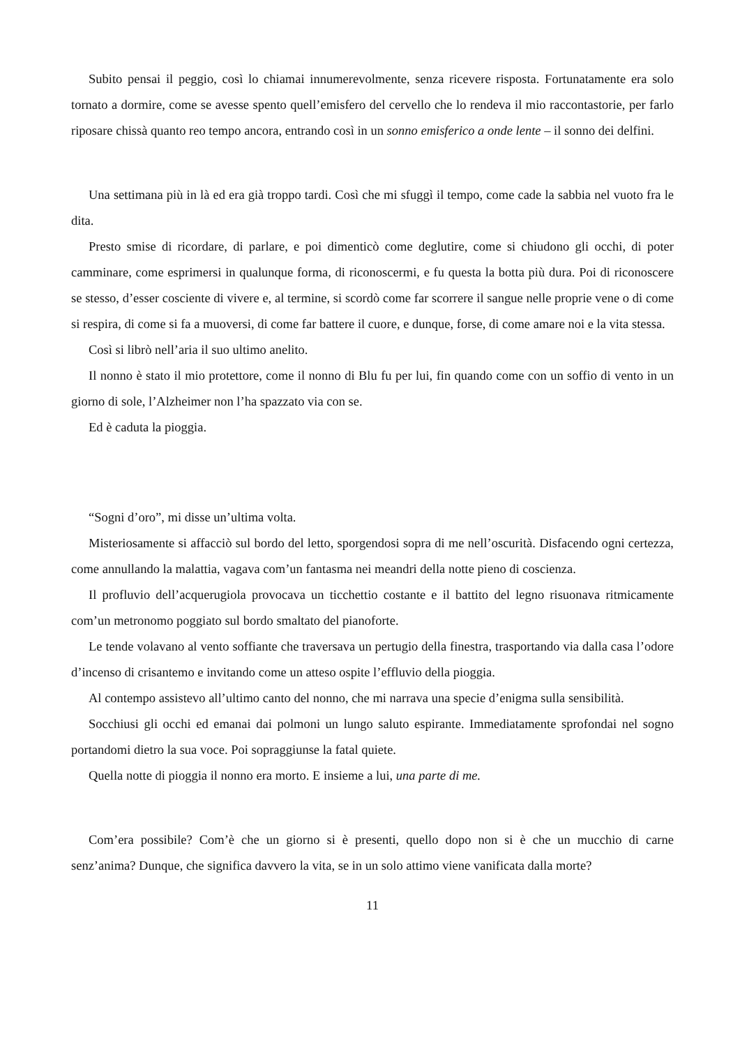Subito pensai il peggio, così lo chiamai innumerevolmente, senza ricevere risposta. Fortunatamente era solo tornato a dormire, come se avesse spento quell’emisfero del cervello che lo rendeva il mio raccontastorie, per farlo riposare chissà quanto reo tempo ancora, entrando così in un sonno emisferico a onde lente – il sonno dei delfini.
Una settimana più in là ed era già troppo tardi. Così che mi sfuggì il tempo, come cade la sabbia nel vuoto fra le dita.
Presto smise di ricordare, di parlare, e poi dimenticò come deglutire, come si chiudono gli occhi, di poter camminare, come esprimersi in qualunque forma, di riconoscermi, e fu questa la botta più dura. Poi di riconoscere se stesso, d’esser cosciente di vivere e, al termine, si scordò come far scorrere il sangue nelle proprie vene o di come si respira, di come si fa a muoversi, di come far battere il cuore, e dunque, forse, di come amare noi e la vita stessa.
Così si librò nell’aria il suo ultimo anelito.
Il nonno è stato il mio protettore, come il nonno di Blu fu per lui, fin quando come con un soffio di vento in un giorno di sole, l’Alzheimer non l’ha spazzato via con se.
Ed è caduta la pioggia.
“Sogni d’oro”, mi disse un’ultima volta.
Misteriosamente si affacciò sul bordo del letto, sporgendosi sopra di me nell’oscurità. Disfacendo ogni certezza, come annullando la malattia, vagava com’un fantasma nei meandri della notte pieno di coscienza.
Il profluvio dell’acquerugiola provocava un ticchettio costante e il battito del legno risuonava ritmicamente com’un metronomo poggiato sul bordo smaltato del pianoforte.
Le tende volavano al vento soffiante che traversava un pertugio della finestra, trasportando via dalla casa l’odore d’incenso di crisantemo e invitando come un atteso ospite l’effluvio della pioggia.
Al contempo assistevo all’ultimo canto del nonno, che mi narrava una specie d’enigma sulla sensibilità.
Socchiusi gli occhi ed emanai dai polmoni un lungo saluto espirante. Immediatamente sprofondai nel sogno portandomi dietro la sua voce. Poi sopraggiunse la fatal quiete.
Quella notte di pioggia il nonno era morto. E insieme a lui, una parte di me.
Com’era possibile? Com’è che un giorno si è presenti, quello dopo non si è che un mucchio di carne senz’anima? Dunque, che significa davvero la vita, se in un solo attimo viene vanificata dalla morte?
11